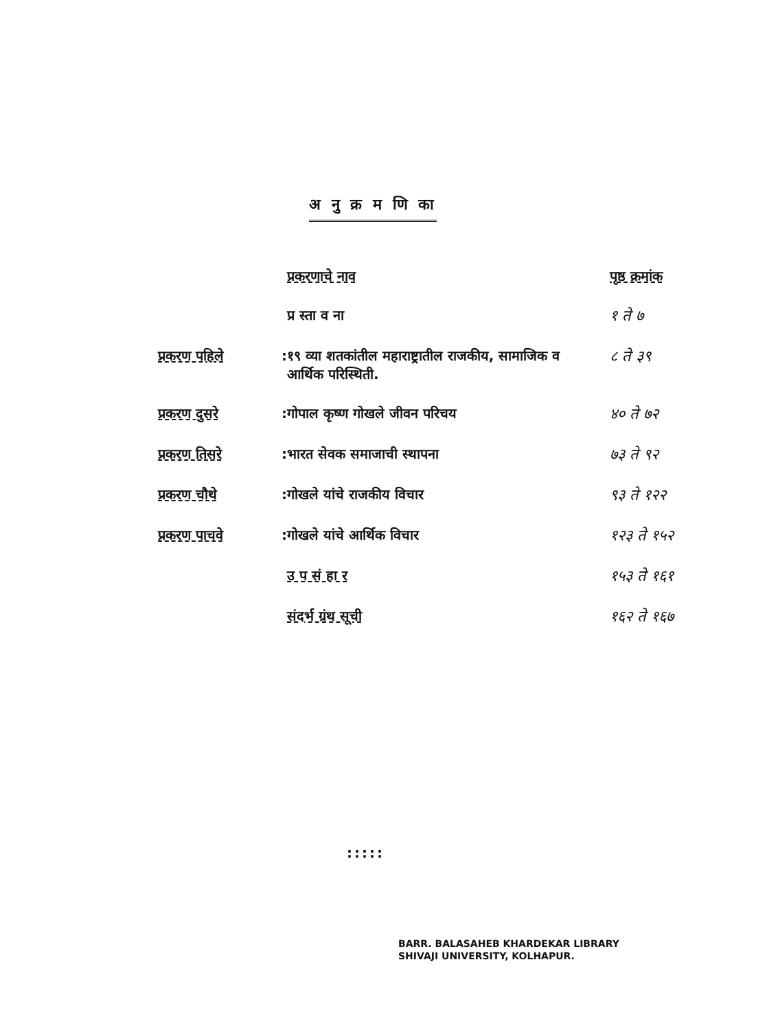अ नु क्र म णि का
| | | प्रकरणाचे नाव | पृष्ठ क्रमांक |
| --- | --- | --- | --- |
| | | प्र स्ता व ना | १ ते ७ |
| प्रकरण पहिले | : | १९ व्या शतकांतील महाराष्ट्रातील राजकीय, सामाजिक व आर्थिक परिस्थिती. | ८ ते ३९ |
| प्रकरण दुसरे | : | गोपाल कृष्ण गोखले जीवन परिचय | ४० ते ७२ |
| प्रकरण तिसरे | : | भारत सेवक समाजाची स्थापना | ७३ ते ९२ |
| प्रकरण चौथे | : | गोखले यांचे राजकीय विचार | ९३ ते १२२ |
| प्रकरण पाचवे | : | गोखले यांचे आर्थिक विचार | १२३ ते १५२ |
| | | उ प सं हा र | १५३ ते १६१ |
| | | संदर्भ ग्रंथ सूची | १६२ ते १६७ |
:::::
BARR. BALASAHEB KHARDEKAR LIBRARY
SHIVAJI UNIVERSITY, KOLHAPUR.